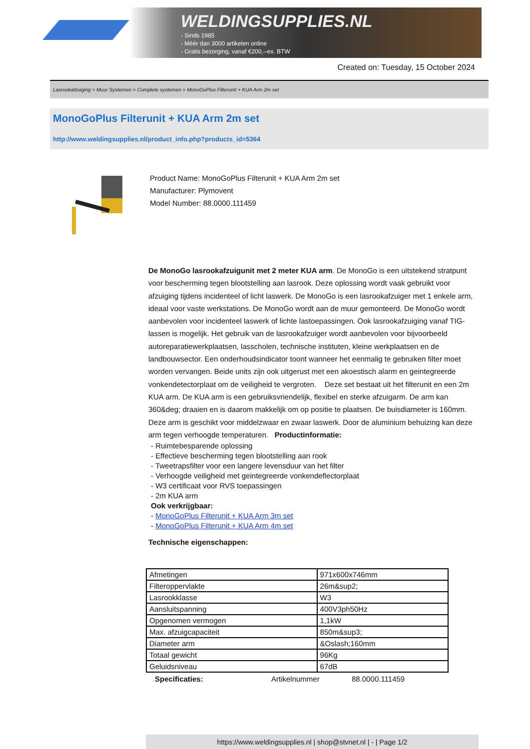WELDINGSUPPLIES.NL
- Sinds 1985
- Méér dan 3000 artikelen online
- Gratis bezorging, vanaf €200,--ex. BTW
Created on: Tuesday, 15 October 2024
Lasrookafzuiging > Muur Systemen > Complete systemen > MonoGoPlus Filterunit + KUA Arm 2m set
MonoGoPlus Filterunit + KUA Arm 2m set
http://www.weldingsupplies.nl/product_info.php?products_id=5364
Product Name: MonoGoPlus Filterunit + KUA Arm 2m set
Manufacturer: Plymovent
Model Number: 88.0000.111459
De MonoGo lasrookafzuigunit met 2 meter KUA arm. De MonoGo is een uitstekend stratpunt voor bescherming tegen blootstelling aan lasrook. Deze oplossing wordt vaak gebruikt voor afzuiging tijdens incidenteel of licht laswerk. De MonoGo is een lasrookafzuiger met 1 enkele arm, ideaal voor vaste werkstations. De MonoGo wordt aan de muur gemonteerd. De MonoGo wordt aanbevolen voor incidenteel laswerk of lichte lastoepassingen. Ook lasrookafzuiging vanaf TIG-lassen is mogelijk. Het gebruik van de lasrookafzuiger wordt aanbevolen voor bijvoorbeeld autoreparatiewerkplaatsen, lasscholen, technische instituten, kleine werkplaatsen en de landbouwsector. Een onderhoudsindicator toont wanneer het eenmalig te gebruiken filter moet worden vervangen. Beide units zijn ook uitgerust met een akoestisch alarm en geintegreerde vonkendetectorplaat om de veiligheid te vergroten. Deze set bestaat uit het filterunit en een 2m KUA arm. De KUA arm is een gebruiksvriendelijk, flexibel en sterke afzuigarm. De arm kan 360&deg; draaien en is daarom makkelijk om op positie te plaatsen. De buisdiameter is 160mm. Deze arm is geschikt voor middelzwaar en zwaar laswerk. Door de aluminium behuizing kan deze arm tegen verhoogde temperaturen. Productinformatie:
- Ruimtebesparende oplossing
- Effectieve bescherming tegen blootstelling aan rook
- Tweetrapsfilter voor een langere levensduur van het filter
- Verhoogde veiligheid met geintegreerde vonkendeflectorplaat
- W3 certificaat voor RVS toepassingen
- 2m KUA arm
Ook verkrijgbaar:
- MonoGoPlus Filterunit + KUA Arm 3m set
- MonoGoPlus Filterunit + KUA Arm 4m set
Technische eigenschappen:
| Afmetingen | 971x600x746mm |
| Filteroppervlakte | 26m&sup2; |
| Lasrookklasse | W3 |
| Aansluitspanning | 400V3ph50Hz |
| Opgenomen vermogen | 1,1kW |
| Max. afzuigcapaciteit | 850m&sup3; |
| Diameter arm | &Oslash;160mm |
| Totaal gewicht | 96Kg |
| Geluidsniveau | 67dB |
Specificaties: Artikelnummer 88.0000.111459
https://www.weldingsupplies.nl | shop@stvnet.nl | - | Page 1/2